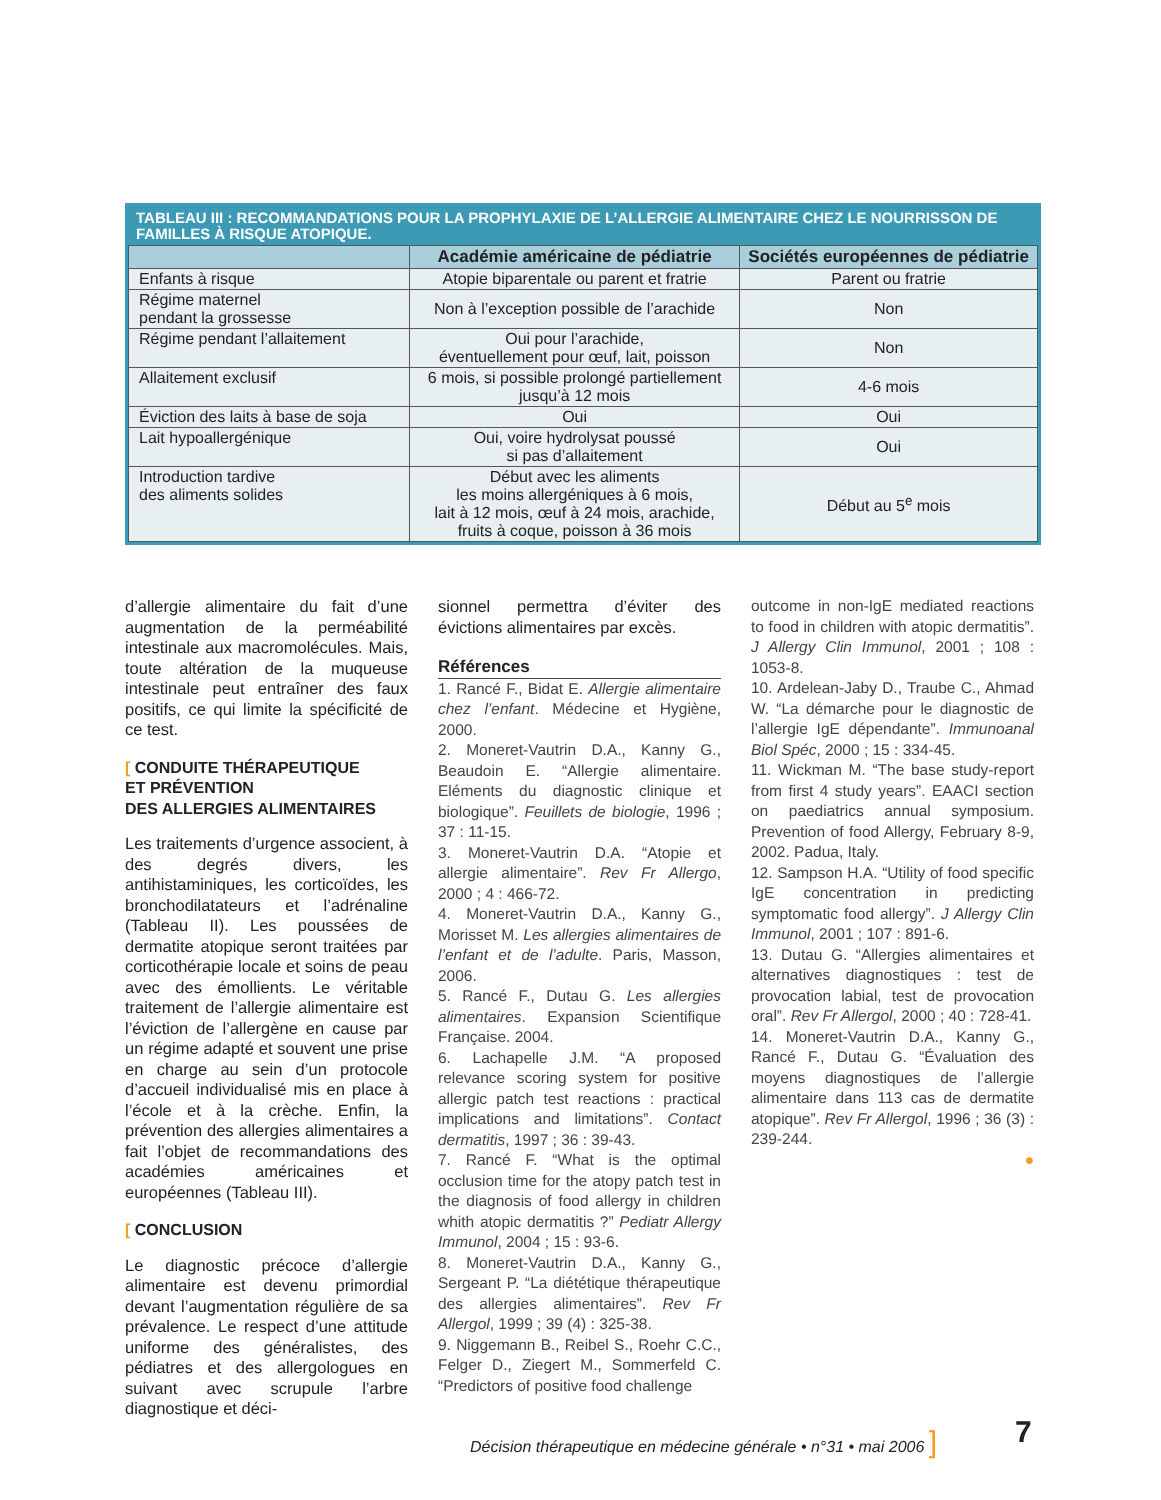TABLEAU III : RECOMMANDATIONS POUR LA PROPHYLAXIE DE L’ALLERGIE ALIMENTAIRE CHEZ LE NOURRISSON DE FAMILLES À RISQUE ATOPIQUE.
| | Académie américaine de pédiatrie | Sociétés européennes de pédiatrie |
| --- | --- | --- |
| Enfants à risque | Atopie biparentale ou parent et fratrie | Parent ou fratrie |
| Régime maternel pendant la grossesse | Non à l’exception possible de l’arachide | Non |
| Régime pendant l’allaitement | Oui pour l’arachide, éventuellement pour œuf, lait, poisson | Non |
| Allaitement exclusif | 6 mois, si possible prolongé partiellement jusqu’à 12 mois | 4-6 mois |
| Éviction des laits à base de soja | Oui | Oui |
| Lait hypoallergénique | Oui, voire hydrolysat poussé si pas d’allaitement | Oui |
| Introduction tardive des aliments solides | Début avec les aliments les moins allergéniques à 6 mois, lait à 12 mois, œuf à 24 mois, arachide, fruits à coque, poisson à 36 mois | Début au 5<sup>e</sup> mois |
d’allergie alimentaire du fait d’une augmentation de la perméabilité intestinale aux macromolécules. Mais, toute altération de la muqueuse intestinale peut entraîner des faux positifs, ce qui limite la spécificité de ce test.
[ CONDUITE THÉRAPEUTIQUE
ET PRÉVENTION
DES ALLERGIES ALIMENTAIRES
Les traitements d’urgence associent, à des degrés divers, les antihistaminiques, les corticoïdes, les bronchodilatateurs et l’adrénaline (Tableau II). Les poussées de dermatite atopique seront traitées par corticothérapie locale et soins de peau avec des émollients. Le véritable traitement de l’allergie alimentaire est l’éviction de l’allergène en cause par un régime adapté et souvent une prise en charge au sein d’un protocole d’accueil individualisé mis en place à l’école et à la crèche. Enfin, la prévention des allergies alimentaires a fait l’objet de recommandations des académies américaines et européennes (Tableau III).
[ CONCLUSION
Le diagnostic précoce d’allergie alimentaire est devenu primordial devant l’augmentation régulière de sa prévalence. Le respect d’une attitude uniforme des généralistes, des pédiatres et des allergologues en suivant avec scrupule l’arbre diagnostique et déci-
sionnel permettra d’éviter des évictions alimentaires par excès.
Références
1. Rancé F., Bidat E. Allergie alimentaire chez l’enfant. Médecine et Hygiène, 2000.
2. Moneret-Vautrin D.A., Kanny G., Beaudoin E. “Allergie alimentaire. Eléments du diagnostic clinique et biologique”. Feuillets de biologie, 1996 ; 37 : 11-15.
3. Moneret-Vautrin D.A. “Atopie et allergie alimentaire”. Rev Fr Allergo, 2000 ; 4 : 466-72.
4. Moneret-Vautrin D.A., Kanny G., Morisset M. Les allergies alimentaires de l’enfant et de l’adulte. Paris, Masson, 2006.
5. Rancé F., Dutau G. Les allergies alimentaires. Expansion Scientifique Française. 2004.
6. Lachapelle J.M. “A proposed relevance scoring system for positive allergic patch test reactions : practical implications and limitations”. Contact dermatitis, 1997 ; 36 : 39-43.
7. Rancé F. “What is the optimal occlusion time for the atopy patch test in the diagnosis of food allergy in children whith atopic dermatitis ?” Pediatr Allergy Immunol, 2004 ; 15 : 93-6.
8. Moneret-Vautrin D.A., Kanny G., Sergeant P. “La diététique thérapeutique des allergies alimentaires”. Rev Fr Allergol, 1999 ; 39 (4) : 325-38.
9. Niggemann B., Reibel S., Roehr C.C., Felger D., Ziegert M., Sommerfeld C. “Predictors of positive food challenge
outcome in non-IgE mediated reactions to food in children with atopic dermatitis”. J Allergy Clin Immunol, 2001 ; 108 : 1053-8.
10. Ardelean-Jaby D., Traube C., Ahmad W. “La démarche pour le diagnostic de l’allergie IgE dépendante”. Immunoanal Biol Spéc, 2000 ; 15 : 334-45.
11. Wickman M. “The base study-report from first 4 study years”. EAACI section on paediatrics annual symposium. Prevention of food Allergy, February 8-9, 2002. Padua, Italy.
12. Sampson H.A. “Utility of food specific IgE concentration in predicting symptomatic food allergy”. J Allergy Clin Immunol, 2001 ; 107 : 891-6.
13. Dutau G. “Allergies alimentaires et alternatives diagnostiques : test de provocation labial, test de provocation oral”. Rev Fr Allergol, 2000 ; 40 : 728-41.
14. Moneret-Vautrin D.A., Kanny G., Rancé F., Dutau G. “Évaluation des moyens diagnostiques de l’allergie alimentaire dans 113 cas de dermatite atopique”. Rev Fr Allergol, 1996 ; 36 (3) : 239-244.
●
Décision thérapeutique en médecine générale • n°31 • mai 2006 ]
7